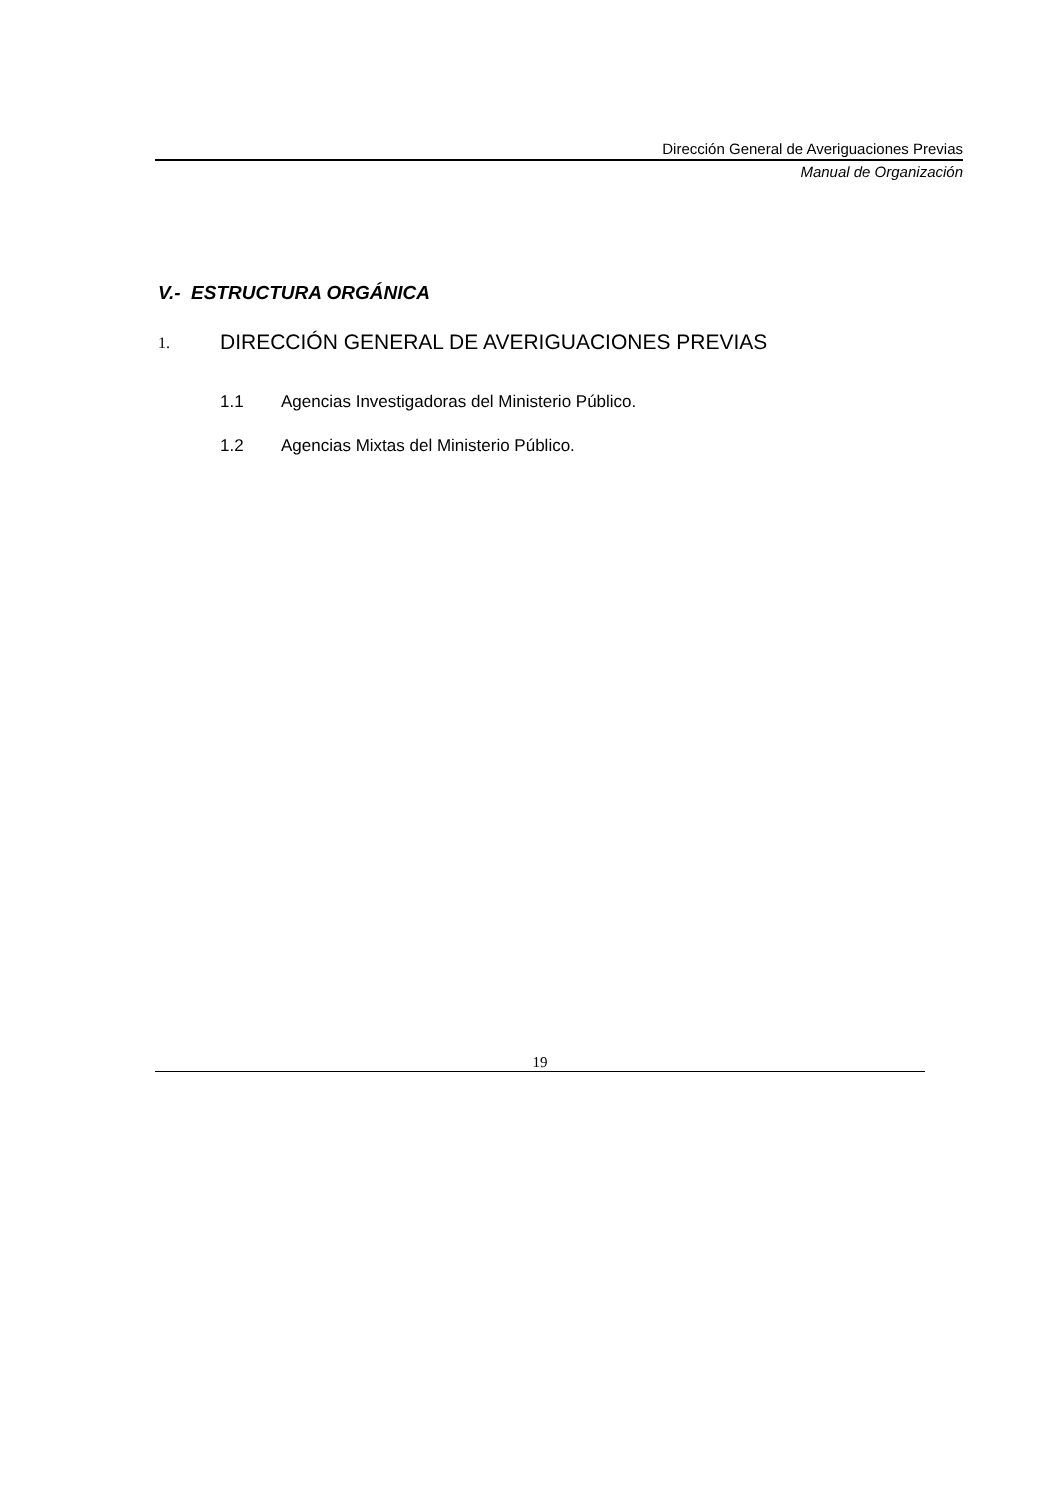Dirección General de Averiguaciones Previas
Manual de Organización
V.- ESTRUCTURA ORGÁNICA
1. DIRECCIÓN GENERAL DE AVERIGUACIONES PREVIAS
1.1 Agencias Investigadoras del Ministerio Público.
1.2 Agencias Mixtas del Ministerio Público.
19